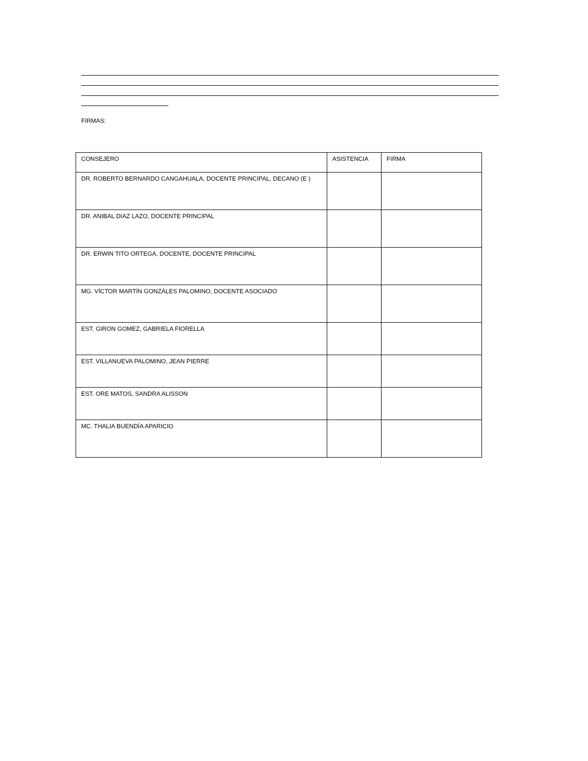FIRMAS:
| CONSEJERO | ASISTENCIA | FIRMA |
| DR. ROBERTO BERNARDO CANGAHUALA, DOCENTE PRINCIPAL, DECANO (E ) | | |
| DR. ANIBAL DIAZ LAZO, DOCENTE PRINCIPAL | | |
| DR. ERWIN TITO ORTEGA, DOCENTE, DOCENTE PRINCIPAL | | |
| MG. VÍCTOR MARTÍN GONZÁLES PALOMINO, DOCENTE ASOCIADO | | |
| EST. GIRON GOMEZ, GABRIELA FIORELLA | | |
| EST. VILLANUEVA PALOMINO, JEAN PIERRE | | |
| EST. ORE MATOS, SANDRA ALISSON | | |
| MC. THALIA BUENDÍA APARICIO | | |